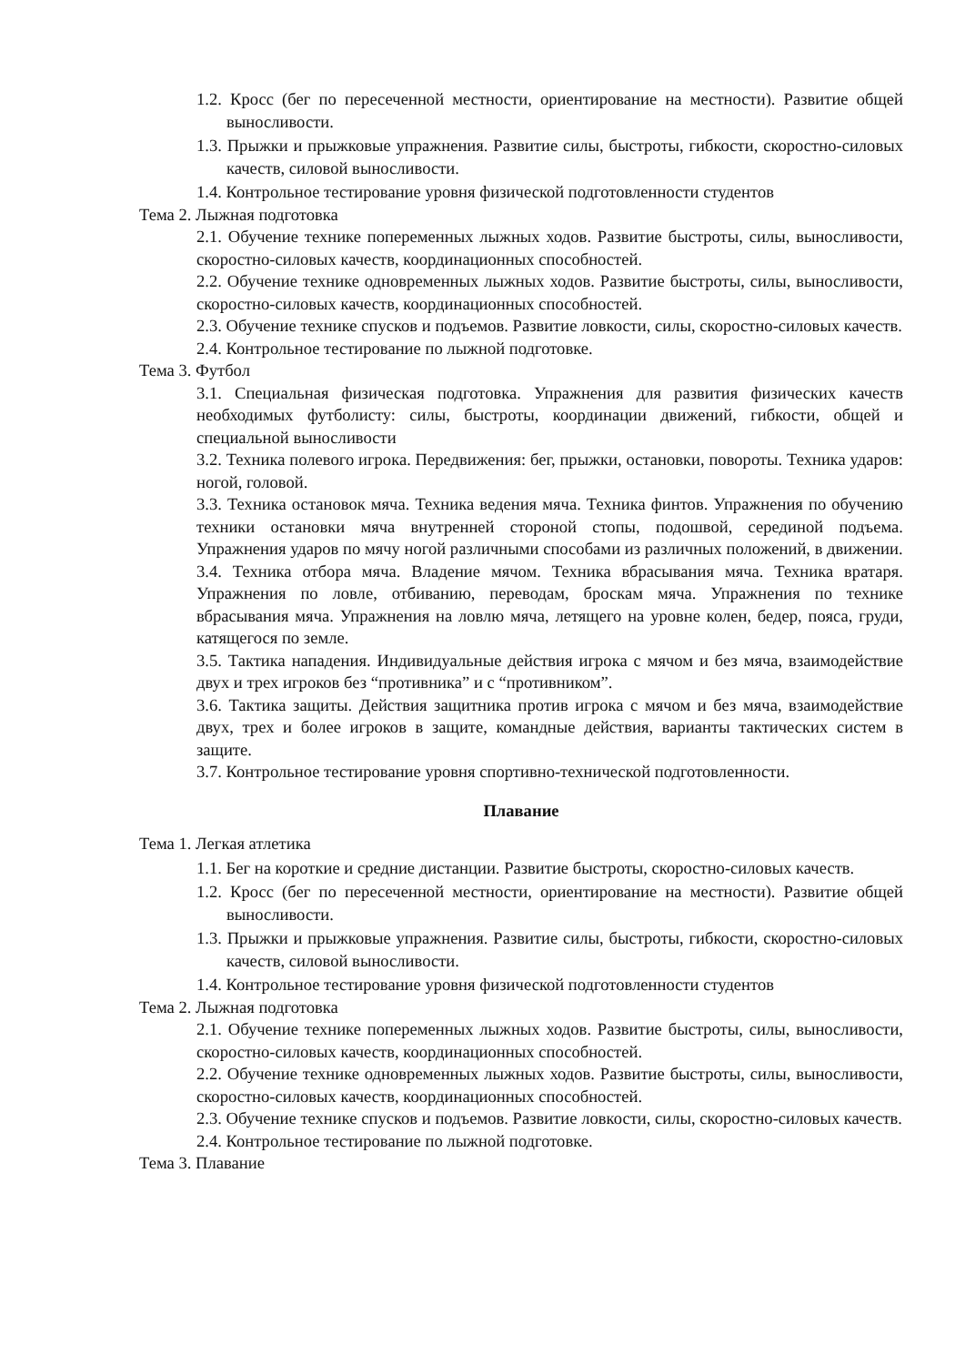1.2. Кросс (бег по пересеченной местности, ориентирование на местности). Развитие общей выносливости.
1.3. Прыжки и прыжковые упражнения. Развитие силы, быстроты, гибкости, скоростно-силовых качеств, силовой выносливости.
1.4. Контрольное тестирование уровня физической подготовленности студентов
Тема 2. Лыжная подготовка
2.1. Обучение технике попеременных лыжных ходов. Развитие быстроты, силы, выносливости, скоростно-силовых качеств, координационных способностей.
2.2. Обучение технике одновременных лыжных ходов. Развитие быстроты, силы, выносливости, скоростно-силовых качеств, координационных способностей.
2.3. Обучение технике спусков и подъемов. Развитие ловкости, силы, скоростно-силовых качеств.
2.4. Контрольное тестирование по лыжной подготовке.
Тема 3. Футбол
3.1. Специальная физическая подготовка. Упражнения для развития физических качеств необходимых футболисту: силы, быстроты, координации движений, гибкости, общей и специальной выносливости
3.2. Техника полевого игрока. Передвижения: бег, прыжки, остановки, повороты. Техника ударов: ногой, головой.
3.3. Техника остановок мяча. Техника ведения мяча. Техника финтов. Упражнения по обучению техники остановки мяча внутренней стороной стопы, подошвой, серединой подъема. Упражнения ударов по мячу ногой различными способами из различных положений, в движении.
3.4. Техника отбора мяча. Владение мячом. Техника вбрасывания мяча. Техника вратаря. Упражнения по ловле, отбиванию, переводам, броскам мяча. Упражнения по технике вбрасывания мяча. Упражнения на ловлю мяча, летящего на уровне колен, бедер, пояса, груди, катящегося по земле.
3.5. Тактика нападения. Индивидуальные действия игрока с мячом и без мяча, взаимодействие двух и трех игроков без “противника” и с “противником”.
3.6. Тактика защиты. Действия защитника против игрока с мячом и без мяча, взаимодействие двух, трех и более игроков в защите, командные действия, варианты тактических систем в защите.
3.7. Контрольное тестирование уровня спортивно-технической подготовленности.
Плавание
Тема 1. Легкая атлетика
1.1. Бег на короткие и средние дистанции. Развитие быстроты, скоростно-силовых качеств.
1.2. Кросс (бег по пересеченной местности, ориентирование на местности). Развитие общей выносливости.
1.3. Прыжки и прыжковые упражнения. Развитие силы, быстроты, гибкости, скоростно-силовых качеств, силовой выносливости.
1.4. Контрольное тестирование уровня физической подготовленности студентов
Тема 2. Лыжная подготовка
2.1. Обучение технике попеременных лыжных ходов. Развитие быстроты, силы, выносливости, скоростно-силовых качеств, координационных способностей.
2.2. Обучение технике одновременных лыжных ходов. Развитие быстроты, силы, выносливости, скоростно-силовых качеств, координационных способностей.
2.3. Обучение технике спусков и подъемов. Развитие ловкости, силы, скоростно-силовых качеств.
2.4. Контрольное тестирование по лыжной подготовке.
Тема 3. Плавание